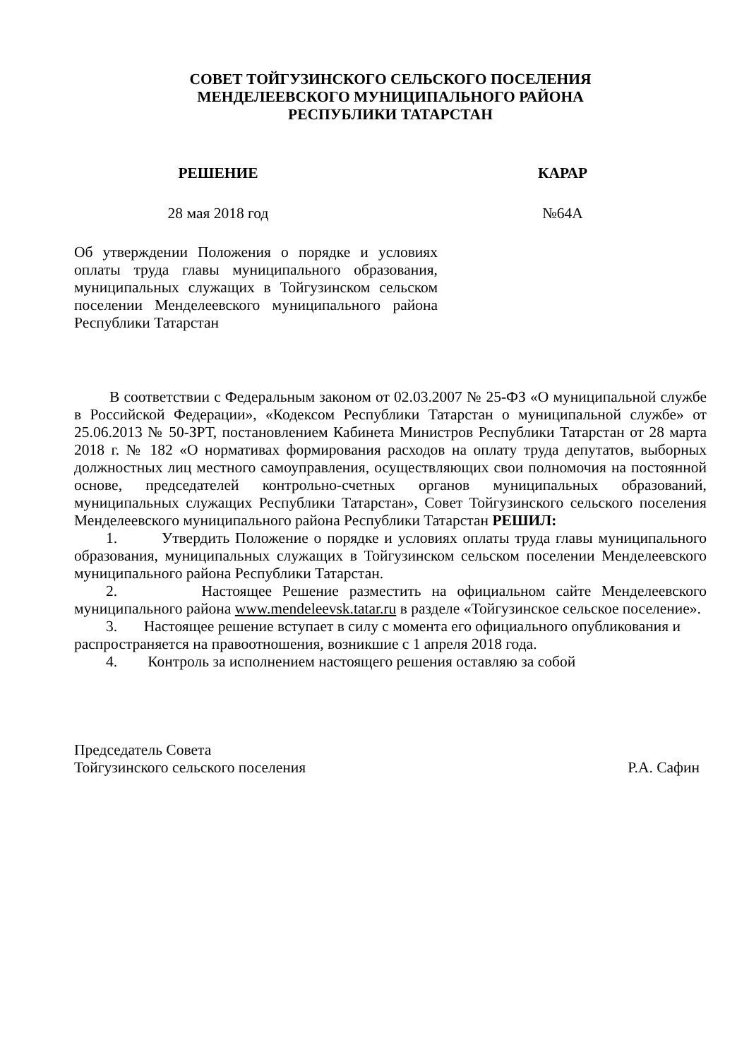СОВЕТ ТОЙГУЗИНСКОГО СЕЛЬСКОГО ПОСЕЛЕНИЯ
МЕНДЕЛЕЕВСКОГО МУНИЦИПАЛЬНОГО РАЙОНА
РЕСПУБЛИКИ ТАТАРСТАН
РЕШЕНИЕ КАРАР
28 мая 2018 год №64А
Об утверждении Положения о порядке и условиях оплаты труда главы муниципального образования, муниципальных служащих в Тойгузинском сельском поселении Менделеевского муниципального района Республики Татарстан
В соответствии с Федеральным законом от 02.03.2007 № 25-ФЗ «О муниципальной службе в Российской Федерации», «Кодексом Республики Татарстан о муниципальной службе» от 25.06.2013 № 50-ЗРТ, постановлением Кабинета Министров Республики Татарстан от 28 марта 2018 г. № 182 «О нормативах формирования расходов на оплату труда депутатов, выборных должностных лиц местного самоуправления, осуществляющих свои полномочия на постоянной основе, председателей контрольно-счетных органов муниципальных образований, муниципальных служащих Республики Татарстан», Совет Тойгузинского сельского поселения Менделеевского муниципального района Республики Татарстан РЕШИЛ:
1. Утвердить Положение о порядке и условиях оплаты труда главы муниципального образования, муниципальных служащих в Тойгузинском сельском поселении Менделеевского муниципального района Республики Татарстан.
2. Настоящее Решение разместить на официальном сайте Менделеевского муниципального района www.mendeleevsk.tatar.ru в разделе «Тойгузинское сельское поселение».
3. Настоящее решение вступает в силу с момента его официального опубликования и распространяется на правоотношения, возникшие с 1 апреля 2018 года.
4. Контроль за исполнением настоящего решения оставляю за собой
Председатель Совета
Тойгузинского сельского поселения Р.А. Сафин